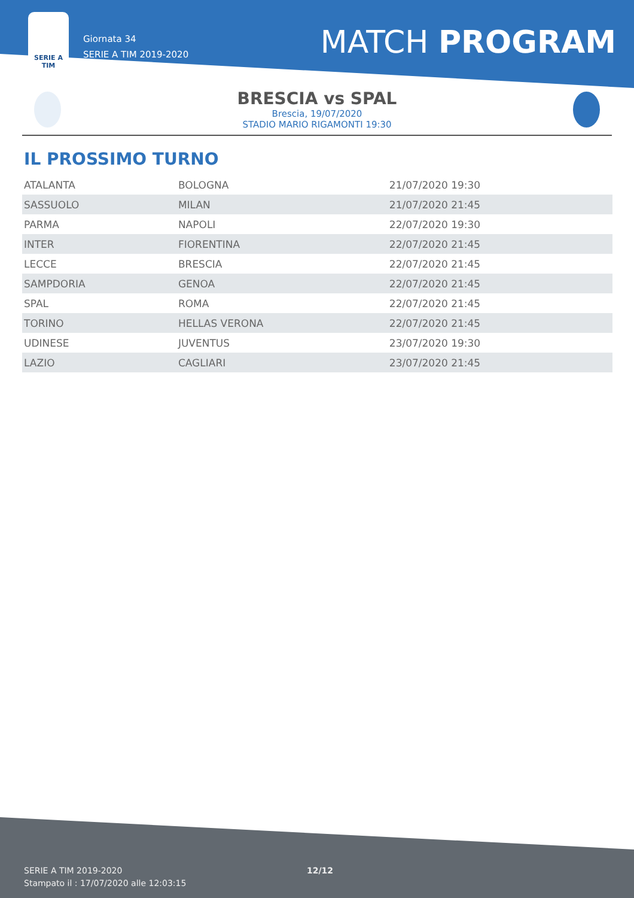SERIE A
TIM
Giornata 34
SERIE A TIM 2019-2020
MATCH PROGRAM
BRESCIA vs SPAL
Brescia, 19/07/2020
STADIO MARIO RIGAMONTI 19:30
IL PROSSIMO TURNO
| ATALANTA | BOLOGNA | 21/07/2020 19:30 |
| SASSUOLO | MILAN | 21/07/2020 21:45 |
| PARMA | NAPOLI | 22/07/2020 19:30 |
| INTER | FIORENTINA | 22/07/2020 21:45 |
| LECCE | BRESCIA | 22/07/2020 21:45 |
| SAMPDORIA | GENOA | 22/07/2020 21:45 |
| SPAL | ROMA | 22/07/2020 21:45 |
| TORINO | HELLAS VERONA | 22/07/2020 21:45 |
| UDINESE | JUVENTUS | 23/07/2020 19:30 |
| LAZIO | CAGLIARI | 23/07/2020 21:45 |
SERIE A TIM 2019-2020 12/12
Stampato il : 17/07/2020 alle 12:03:15